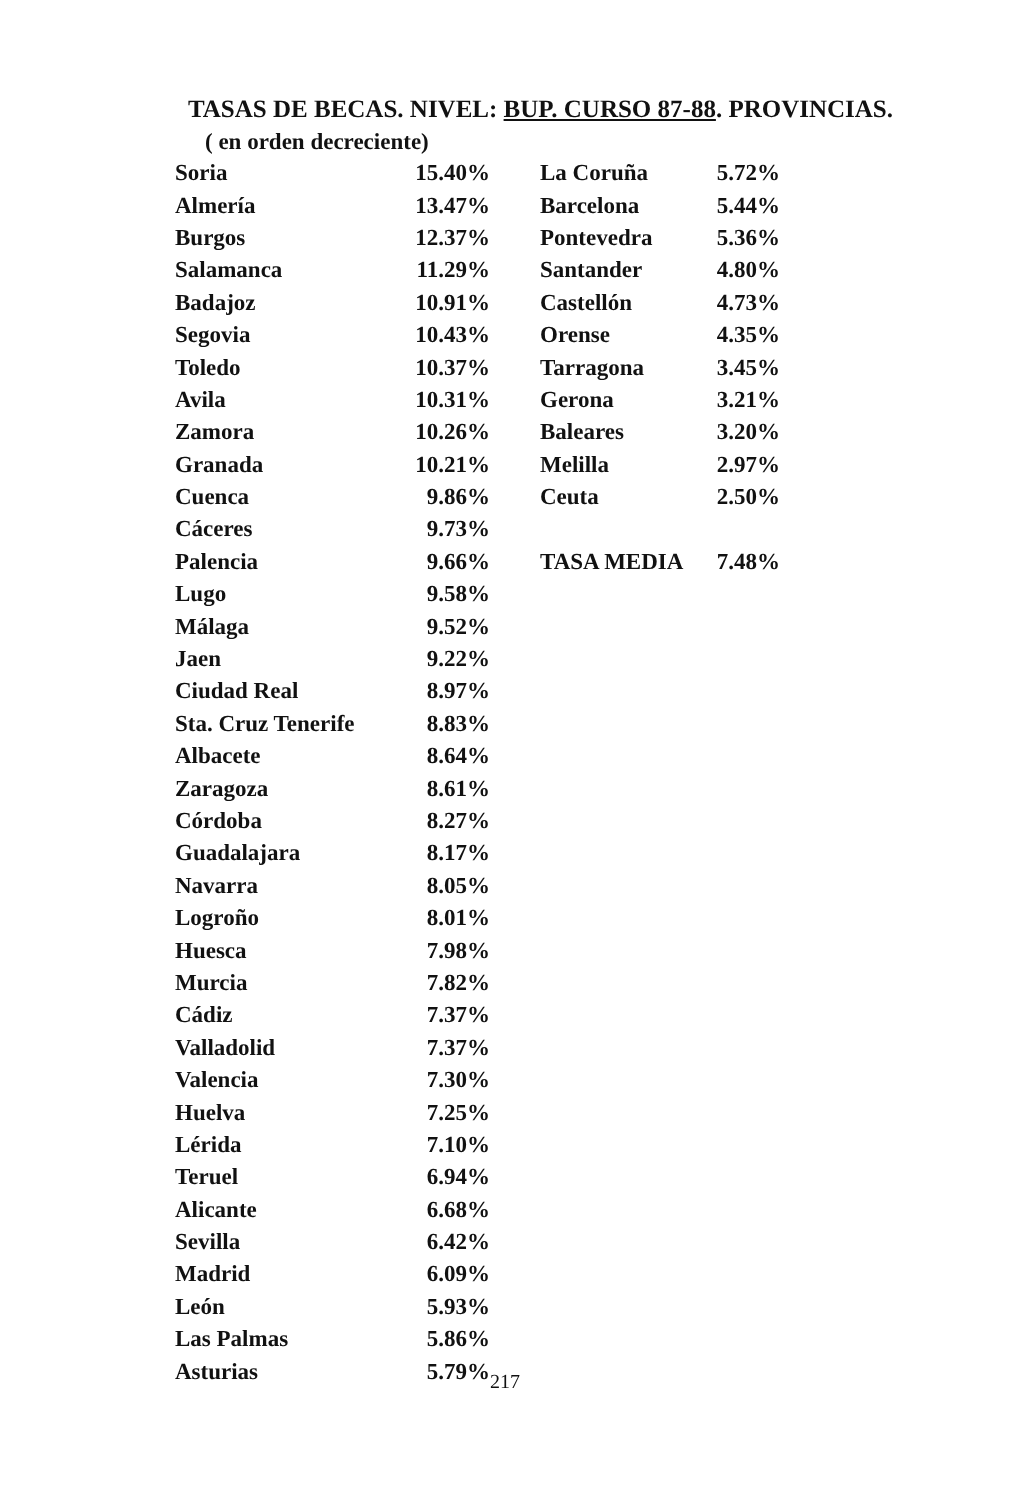TASAS DE BECAS. NIVEL: BUP. CURSO 87-88. PROVINCIAS.
( en orden decreciente)
| Soria | 15.40% |
| Almería | 13.47% |
| Burgos | 12.37% |
| Salamanca | 11.29% |
| Badajoz | 10.91% |
| Segovia | 10.43% |
| Toledo | 10.37% |
| Avila | 10.31% |
| Zamora | 10.26% |
| Granada | 10.21% |
| Cuenca | 9.86% |
| Cáceres | 9.73% |
| Palencia | 9.66% |
| Lugo | 9.58% |
| Málaga | 9.52% |
| Jaen | 9.22% |
| Ciudad Real | 8.97% |
| Sta. Cruz Tenerife | 8.83% |
| Albacete | 8.64% |
| Zaragoza | 8.61% |
| Córdoba | 8.27% |
| Guadalajara | 8.17% |
| Navarra | 8.05% |
| Logroño | 8.01% |
| Huesca | 7.98% |
| Murcia | 7.82% |
| Cádiz | 7.37% |
| Valladolid | 7.37% |
| Valencia | 7.30% |
| Huelva | 7.25% |
| Lérida | 7.10% |
| Teruel | 6.94% |
| Alicante | 6.68% |
| Sevilla | 6.42% |
| Madrid | 6.09% |
| León | 5.93% |
| Las Palmas | 5.86% |
| Asturias | 5.79% |
| La Coruña | 5.72% |
| Barcelona | 5.44% |
| Pontevedra | 5.36% |
| Santander | 4.80% |
| Castellón | 4.73% |
| Orense | 4.35% |
| Tarragona | 3.45% |
| Gerona | 3.21% |
| Baleares | 3.20% |
| Melilla | 2.97% |
| Ceuta | 2.50% |
| TASA MEDIA | 7.48% |
217